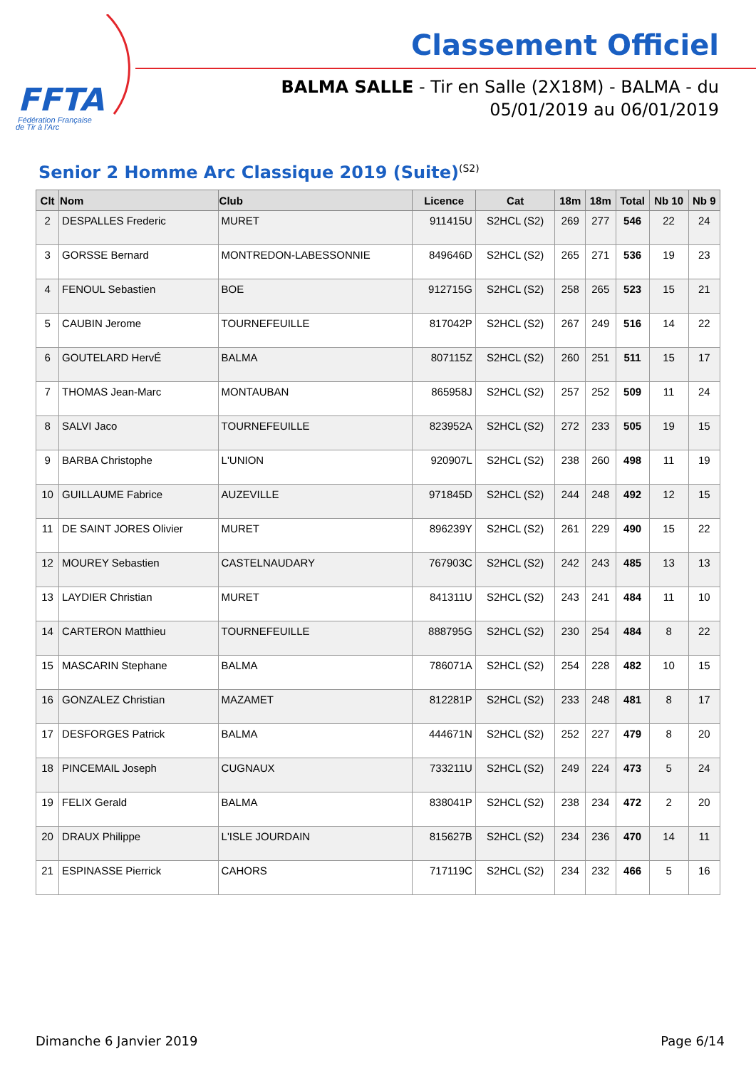FFTA
Fédération Française
de Tir à l'Arc
Classement Officiel
BALMA SALLE - Tir en Salle (2X18M) - BALMA - du
05/01/2019 au 06/01/2019
Senior 2 Homme Arc Classique 2019 (Suite)<sup>(S2)</sup>
| Clt | Nom | Club | Licence | Cat | 18m | 18m | Total | Nb 10 | Nb 9 |
| --- | --- | --- | --- | --- | --- | --- | --- | --- | --- |
| 2 | DESPALLES Frederic | MURET | 911415U | S2HCL (S2) | 269 | 277 | 546 | 22 | 24 |
| 3 | GORSSE Bernard | MONTREDON-LABESSONNIE | 849646D | S2HCL (S2) | 265 | 271 | 536 | 19 | 23 |
| 4 | FENOUL Sebastien | BOE | 912715G | S2HCL (S2) | 258 | 265 | 523 | 15 | 21 |
| 5 | CAUBIN Jerome | TOURNEFEUILLE | 817042P | S2HCL (S2) | 267 | 249 | 516 | 14 | 22 |
| 6 | GOUTELARD HervÉ | BALMA | 807115Z | S2HCL (S2) | 260 | 251 | 511 | 15 | 17 |
| 7 | THOMAS Jean-Marc | MONTAUBAN | 865958J | S2HCL (S2) | 257 | 252 | 509 | 11 | 24 |
| 8 | SALVI Jaco | TOURNEFEUILLE | 823952A | S2HCL (S2) | 272 | 233 | 505 | 19 | 15 |
| 9 | BARBA Christophe | L'UNION | 920907L | S2HCL (S2) | 238 | 260 | 498 | 11 | 19 |
| 10 | GUILLAUME Fabrice | AUZEVILLE | 971845D | S2HCL (S2) | 244 | 248 | 492 | 12 | 15 |
| 11 | DE SAINT JORES Olivier | MURET | 896239Y | S2HCL (S2) | 261 | 229 | 490 | 15 | 22 |
| 12 | MOUREY Sebastien | CASTELNAUDARY | 767903C | S2HCL (S2) | 242 | 243 | 485 | 13 | 13 |
| 13 | LAYDIER Christian | MURET | 841311U | S2HCL (S2) | 243 | 241 | 484 | 11 | 10 |
| 14 | CARTERON Matthieu | TOURNEFEUILLE | 888795G | S2HCL (S2) | 230 | 254 | 484 | 8 | 22 |
| 15 | MASCARIN Stephane | BALMA | 786071A | S2HCL (S2) | 254 | 228 | 482 | 10 | 15 |
| 16 | GONZALEZ Christian | MAZAMET | 812281P | S2HCL (S2) | 233 | 248 | 481 | 8 | 17 |
| 17 | DESFORGES Patrick | BALMA | 444671N | S2HCL (S2) | 252 | 227 | 479 | 8 | 20 |
| 18 | PINCEMAIL Joseph | CUGNAUX | 733211U | S2HCL (S2) | 249 | 224 | 473 | 5 | 24 |
| 19 | FELIX Gerald | BALMA | 838041P | S2HCL (S2) | 238 | 234 | 472 | 2 | 20 |
| 20 | DRAUX Philippe | L'ISLE JOURDAIN | 815627B | S2HCL (S2) | 234 | 236 | 470 | 14 | 11 |
| 21 | ESPINASSE Pierrick | CAHORS | 717119C | S2HCL (S2) | 234 | 232 | 466 | 5 | 16 |
Dimanche 6 Janvier 2019 Page 6/14